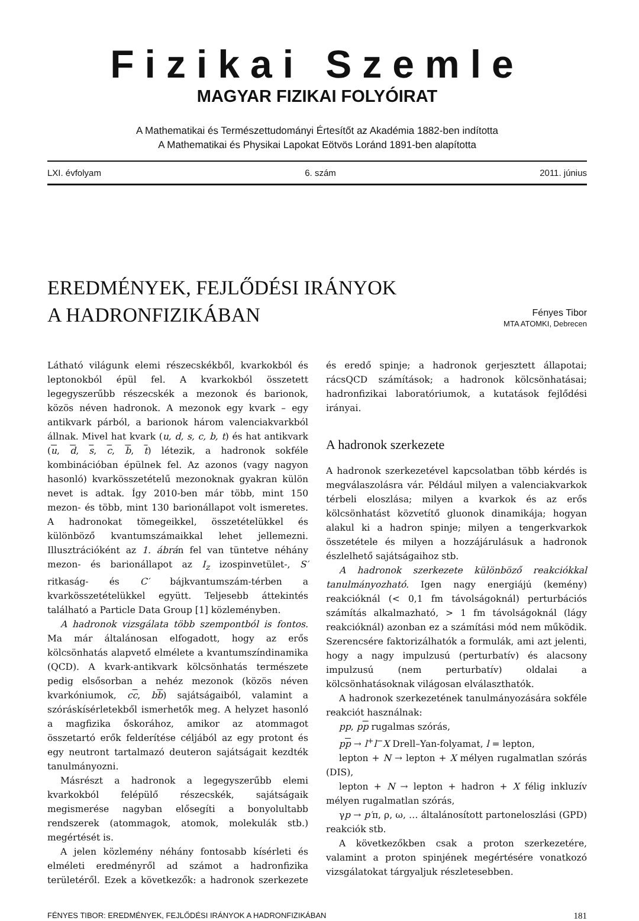Fizikai Szemle
MAGYAR FIZIKAI FOLYÓIRAT
A Mathematikai és Természettudományi Értesítőt az Akadémia 1882-ben indította
A Mathematikai és Physikai Lapokat Eötvös Loránd 1891-ben alapította
LXI. évfolyam 6. szám 2011. június
EREDMÉNYEK, FEJLŐDÉSI IRÁNYOK
A HADRONFIZIKÁBAN
Fényes Tibor
MTA ATOMKI, Debrecen
Látható világunk elemi részecskékből, kvarkokból és leptonokból épül fel. A kvarkokból összetett legegyszerűbb részecskék a mezonok és barionok, közös néven hadronok. A mezonok egy kvark – egy antikvark párból, a barionok három valenciakvarkból állnak. Mivel hat kvark (u, d, s, c, b, t) és hat antikvark (u, d, s, c, b, t) létezik, a hadronok sokféle kombinációban épülnek fel. Az azonos (vagy nagyon hasonló) kvarkösszetételű mezonoknak gyakran külön nevet is adtak. Így 2010-ben már több, mint 150 mezon- és több, mint 130 barionállapot volt ismeretes. A hadronokat tömegeikkel, összetételükkel és különböző kvantumszámaikkal lehet jellemezni. Illusztrációként az 1. ábrán fel van tüntetve néhány mezon- és barionállapot az I<sub>z</sub> izospinvetület-, S′ ritkaság- és C′ bájkvantumszám-térben a kvarkösszetételükkel együtt. Teljesebb áttekintés található a Particle Data Group [1] közleményben.
A hadronok vizsgálata több szempontból is fontos. Ma már általánosan elfogadott, hogy az erős kölcsönhatás alapvető elmélete a kvantumszíndinamika (QCD). A kvark-antikvark kölcsönhatás természete pedig elsősorban a nehéz mezonok (közös néven kvarkóniumok, cc, bb) sajátságaiból, valamint a szóráskísérletekből ismerhetők meg. A helyzet hasonló a magfizika őskorához, amikor az atommagot összetartó erők felderítése céljából az egy protont és egy neutront tartalmazó deuteron sajátságait kezdték tanulmányozni.
Másrészt a hadronok a legegyszerűbb elemi kvarkokból felépülő részecskék, sajátságaik megismerése nagyban elősegíti a bonyolultabb rendszerek (atommagok, atomok, molekulák stb.) megértését is.
A jelen közlemény néhány fontosabb kísérleti és elméleti eredményről ad számot a hadronfizika területéről. Ezek a következők: a hadronok szerkezete és eredő spinje; a hadronok gerjesztett állapotai; rácsQCD számítások; a hadronok kölcsönhatásai; hadronfizikai laboratóriumok, a kutatások fejlődési irányai.
A hadronok szerkezete
A hadronok szerkezetével kapcsolatban több kérdés is megválaszolásra vár. Például milyen a valenciakvarkok térbeli eloszlása; milyen a kvarkok és az erős kölcsönhatást közvetítő gluonok dinamikája; hogyan alakul ki a hadron spinje; milyen a tengerkvarkok összetétele és milyen a hozzájárulásuk a hadronok észlelhető sajátságaihoz stb.
A hadronok szerkezete különböző reakciókkal tanulmányozható. Igen nagy energiájú (kemény) reakcióknál (< 0,1 fm távolságoknál) perturbációs számítás alkalmazható, > 1 fm távolságoknál (lágy reakcióknál) azonban ez a számítási mód nem működik. Szerencsére faktorizálhatók a formulák, ami azt jelenti, hogy a nagy impulzusú (perturbatív) és alacsony impulzusú (nem perturbatív) oldalai a kölcsönhatásoknak világosan elválaszthatók.
A hadronok szerkezetének tanulmányozására sokféle reakciót használnak:
pp, pp rugalmas szórás,
pp → l<sup>+</sup>l<sup>−</sup>X Drell–Yan-folyamat, l = lepton,
lepton + N → lepton + X mélyen rugalmatlan szórás (DIS),
lepton + N → lepton + hadron + X félig inkluzív mélyen rugalmatlan szórás,
γp → p′π, ρ, ω, … általánosított partoneloszlási (GPD) reakciók stb.
A következőkben csak a proton szerkezetére, valamint a proton spinjének megértésére vonatkozó vizsgálatokat tárgyaljuk részletesebben.
FÉNYES TIBOR: EREDMÉNYEK, FEJLŐDÉSI IRÁNYOK A HADRONFIZIKÁBAN 181